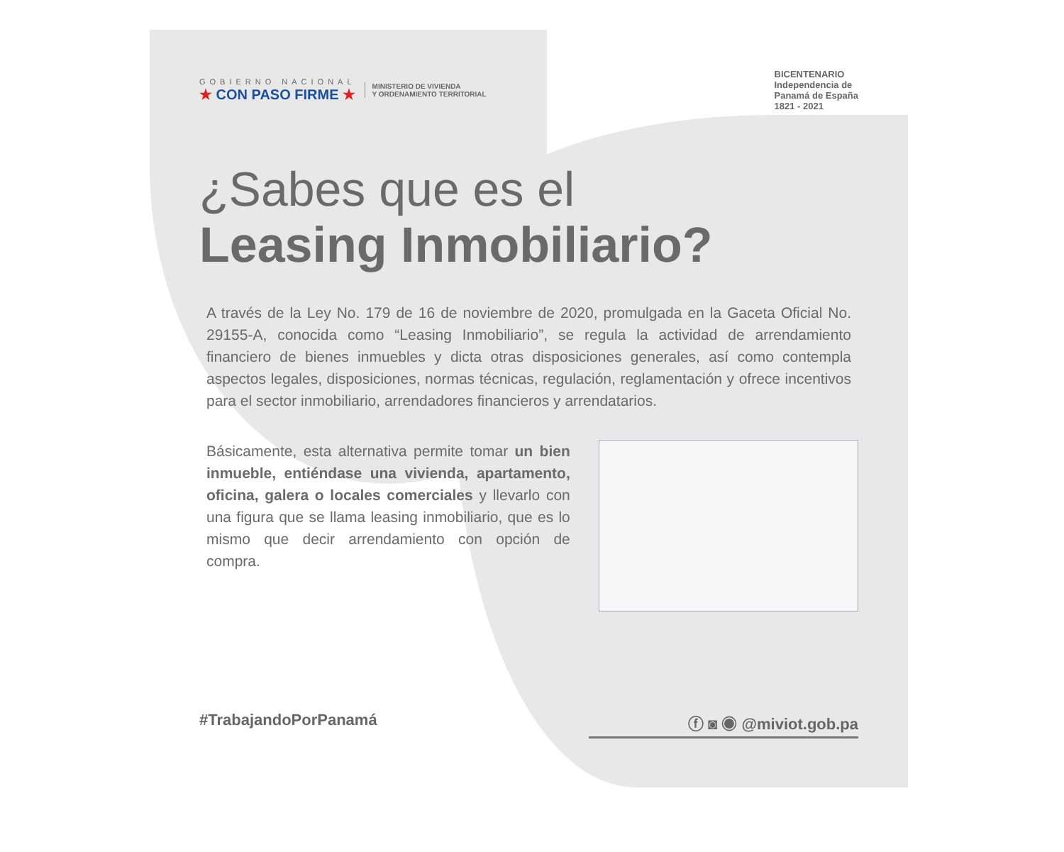GOBIERNO NACIONAL
★ CON PASO FIRME ★
MINISTERIO DE VIVIENDA
Y ORDENAMIENTO TERRITORIAL
BICENTENARIO
Independencia de
Panamá de España
1821 - 2021
¿Sabes que es el
Leasing Inmobiliario?
A través de la Ley No. 179 de 16 de noviembre de 2020, promulgada en la Gaceta Oficial No. 29155-A, conocida como “Leasing Inmobiliario”, se regula la actividad de arrendamiento financiero de bienes inmuebles y dicta otras disposiciones generales, así como contempla aspectos legales, disposiciones, normas técnicas, regulación, reglamentación y ofrece incentivos para el sector inmobiliario, arrendadores financieros y arrendatarios.
Básicamente, esta alternativa permite tomar un bien inmueble, entiéndase una vivienda, apartamento, oficina, galera o locales comerciales y llevarlo con una figura que se llama leasing inmobiliario, que es lo mismo que decir arrendamiento con opción de compra.
#TrabajandoPorPanamá ⓕ ◙ ◉ @miviot.gob.pa